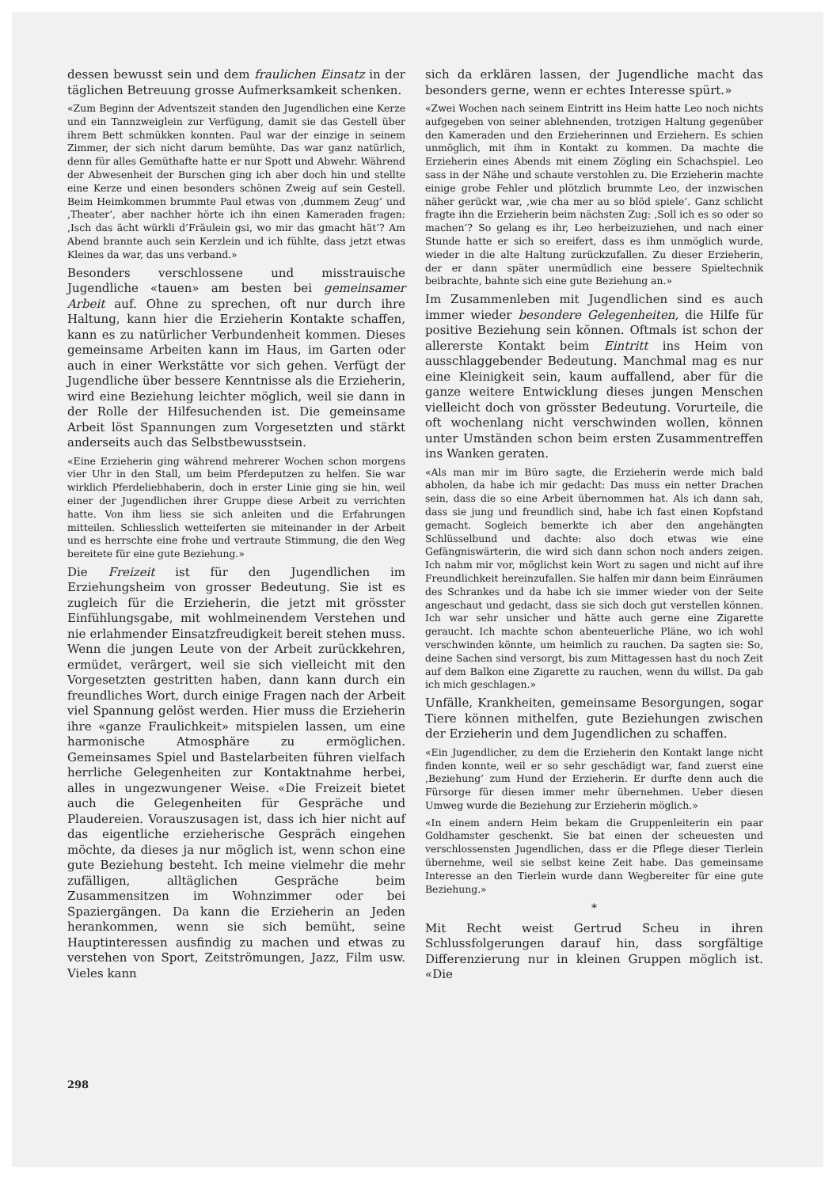dessen bewusst sein und dem fraulichen Einsatz in der täglichen Betreuung grosse Aufmerksamkeit schenken.
«Zum Beginn der Adventszeit standen den Jugendlichen eine Kerze und ein Tannzweiglein zur Verfügung, damit sie das Gestell über ihrem Bett schmükken konnten. Paul war der einzige in seinem Zimmer, der sich nicht darum bemühte. Das war ganz natürlich, denn für alles Gemüthafte hatte er nur Spott und Abwehr. Während der Abwesenheit der Burschen ging ich aber doch hin und stellte eine Kerze und einen besonders schönen Zweig auf sein Gestell. Beim Heimkommen brummte Paul etwas von ‚dummem Zeug‘ und ‚Theater‘, aber nachher hörte ich ihn einen Kameraden fragen: ‚Isch das ächt würkli d’Fräulein gsi, wo mir das gmacht hät‘? Am Abend brannte auch sein Kerzlein und ich fühlte, dass jetzt etwas Kleines da war, das uns verband.»
Besonders verschlossene und misstrauische Jugendliche «tauen» am besten bei gemeinsamer Arbeit auf. Ohne zu sprechen, oft nur durch ihre Haltung, kann hier die Erzieherin Kontakte schaffen, kann es zu natürlicher Verbundenheit kommen. Dieses gemeinsame Arbeiten kann im Haus, im Garten oder auch in einer Werkstätte vor sich gehen. Verfügt der Jugendliche über bessere Kenntnisse als die Erzieherin, wird eine Beziehung leichter möglich, weil sie dann in der Rolle der Hilfesuchenden ist. Die gemeinsame Arbeit löst Spannungen zum Vorgesetzten und stärkt anderseits auch das Selbstbewusstsein.
«Eine Erzieherin ging während mehrerer Wochen schon morgens vier Uhr in den Stall, um beim Pferdeputzen zu helfen. Sie war wirklich Pferdeliebhaberin, doch in erster Linie ging sie hin, weil einer der Jugendlichen ihrer Gruppe diese Arbeit zu verrichten hatte. Von ihm liess sie sich anleiten und die Erfahrungen mitteilen. Schliesslich wetteiferten sie miteinander in der Arbeit und es herrschte eine frohe und vertraute Stimmung, die den Weg bereitete für eine gute Beziehung.»
Die Freizeit ist für den Jugendlichen im Erziehungsheim von grosser Bedeutung. Sie ist es zugleich für die Erzieherin, die jetzt mit grösster Einfühlungsgabe, mit wohlmeinendem Verstehen und nie erlahmender Einsatzfreudigkeit bereit stehen muss. Wenn die jungen Leute von der Arbeit zurückkehren, ermüdet, verärgert, weil sie sich vielleicht mit den Vorgesetzten gestritten haben, dann kann durch ein freundliches Wort, durch einige Fragen nach der Arbeit viel Spannung gelöst werden. Hier muss die Erzieherin ihre «ganze Fraulichkeit» mitspielen lassen, um eine harmonische Atmosphäre zu ermöglichen. Gemeinsames Spiel und Bastelarbeiten führen vielfach herrliche Gelegenheiten zur Kontaktnahme herbei, alles in ungezwungener Weise. «Die Freizeit bietet auch die Gelegenheiten für Gespräche und Plaudereien. Vorauszusagen ist, dass ich hier nicht auf das eigentliche erzieherische Gespräch eingehen möchte, da dieses ja nur möglich ist, wenn schon eine gute Beziehung besteht. Ich meine vielmehr die mehr zufälligen, alltäglichen Gespräche beim Zusammensitzen im Wohnzimmer oder bei Spaziergängen. Da kann die Erzieherin an Jeden herankommen, wenn sie sich bemüht, seine Hauptinteressen ausfindig zu machen und etwas zu verstehen von Sport, Zeitströmungen, Jazz, Film usw. Vieles kann
sich da erklären lassen, der Jugendliche macht das besonders gerne, wenn er echtes Interesse spürt.»
«Zwei Wochen nach seinem Eintritt ins Heim hatte Leo noch nichts aufgegeben von seiner ablehnenden, trotzigen Haltung gegenüber den Kameraden und den Erzieherinnen und Erziehern. Es schien unmöglich, mit ihm in Kontakt zu kommen. Da machte die Erzieherin eines Abends mit einem Zögling ein Schachspiel. Leo sass in der Nähe und schaute verstohlen zu. Die Erzieherin machte einige grobe Fehler und plötzlich brummte Leo, der inzwischen näher gerückt war, ‚wie cha mer au so blöd spiele‘. Ganz schlicht fragte ihn die Erzieherin beim nächsten Zug: ‚Soll ich es so oder so machen‘? So gelang es ihr, Leo herbeizuziehen, und nach einer Stunde hatte er sich so ereifert, dass es ihm unmöglich wurde, wieder in die alte Haltung zurückzufallen. Zu dieser Erzieherin, der er dann später unermüdlich eine bessere Spieltechnik beibrachte, bahnte sich eine gute Beziehung an.»
Im Zusammenleben mit Jugendlichen sind es auch immer wieder besondere Gelegenheiten, die Hilfe für positive Beziehung sein können. Oftmals ist schon der allererste Kontakt beim Eintritt ins Heim von ausschlaggebender Bedeutung. Manchmal mag es nur eine Kleinigkeit sein, kaum auffallend, aber für die ganze weitere Entwicklung dieses jungen Menschen vielleicht doch von grösster Bedeutung. Vorurteile, die oft wochenlang nicht verschwinden wollen, können unter Umständen schon beim ersten Zusammentreffen ins Wanken geraten.
«Als man mir im Büro sagte, die Erzieherin werde mich bald abholen, da habe ich mir gedacht: Das muss ein netter Drachen sein, dass die so eine Arbeit übernommen hat. Als ich dann sah, dass sie jung und freundlich sind, habe ich fast einen Kopfstand gemacht. Sogleich bemerkte ich aber den angehängten Schlüsselbund und dachte: also doch etwas wie eine Gefängniswärterin, die wird sich dann schon noch anders zeigen. Ich nahm mir vor, möglichst kein Wort zu sagen und nicht auf ihre Freundlichkeit hereinzufallen. Sie halfen mir dann beim Einräumen des Schrankes und da habe ich sie immer wieder von der Seite angeschaut und gedacht, dass sie sich doch gut verstellen können. Ich war sehr unsicher und hätte auch gerne eine Zigarette geraucht. Ich machte schon abenteuerliche Pläne, wo ich wohl verschwinden könnte, um heimlich zu rauchen. Da sagten sie: So, deine Sachen sind versorgt, bis zum Mittagessen hast du noch Zeit auf dem Balkon eine Zigarette zu rauchen, wenn du willst. Da gab ich mich geschlagen.»
Unfälle, Krankheiten, gemeinsame Besorgungen, sogar Tiere können mithelfen, gute Beziehungen zwischen der Erzieherin und dem Jugendlichen zu schaffen.
«Ein Jugendlicher, zu dem die Erzieherin den Kontakt lange nicht finden konnte, weil er so sehr geschädigt war, fand zuerst eine ‚Beziehung‘ zum Hund der Erzieherin. Er durfte denn auch die Fürsorge für diesen immer mehr übernehmen. Ueber diesen Umweg wurde die Beziehung zur Erzieherin möglich.»
«In einem andern Heim bekam die Gruppenleiterin ein paar Goldhamster geschenkt. Sie bat einen der scheuesten und verschlossensten Jugendlichen, dass er die Pflege dieser Tierlein übernehme, weil sie selbst keine Zeit habe. Das gemeinsame Interesse an den Tierlein wurde dann Wegbereiter für eine gute Beziehung.»
*
Mit Recht weist Gertrud Scheu in ihren Schlussfolgerungen darauf hin, dass sorgfältige Differenzierung nur in kleinen Gruppen möglich ist. «Die
298